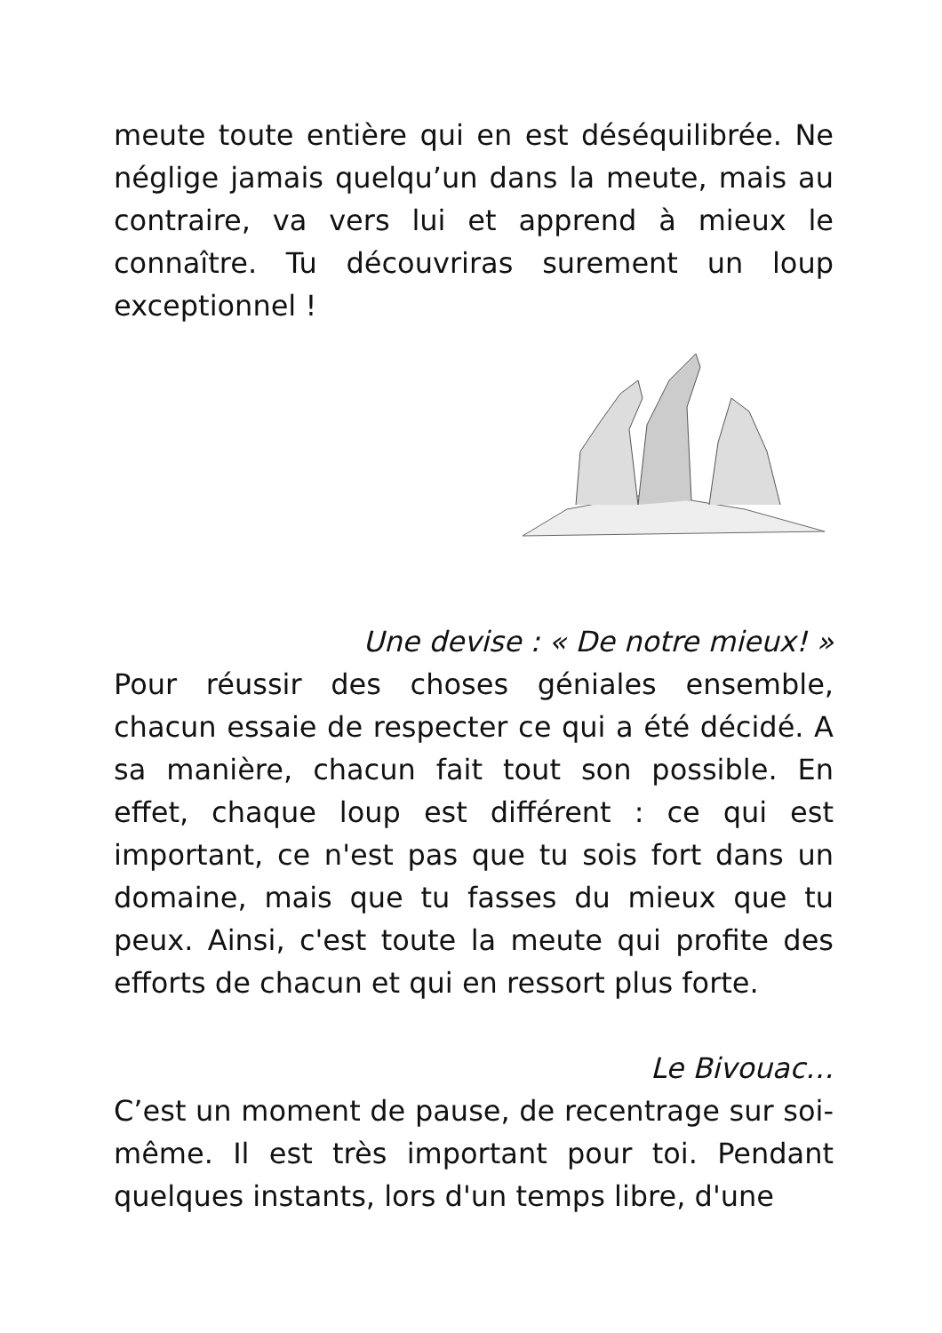meute toute entière qui en est déséquilibrée. Ne néglige jamais quelqu’un dans la meute, mais au contraire, va vers lui et apprend à mieux le connaître. Tu découvriras surement un loup exceptionnel !
Une devise : « De notre mieux! »
Pour réussir des choses géniales ensemble, chacun essaie de respecter ce qui a été décidé. A sa manière, chacun fait tout son possible. En effet, chaque loup est différent : ce qui est important, ce n'est pas que tu sois fort dans un domaine, mais que tu fasses du mieux que tu peux. Ainsi, c'est toute la meute qui profite des efforts de chacun et qui en ressort plus forte.
Le Bivouac…
C’est un moment de pause, de recentrage sur soi-même. Il est très important pour toi. Pendant quelques instants, lors d'un temps libre, d'une